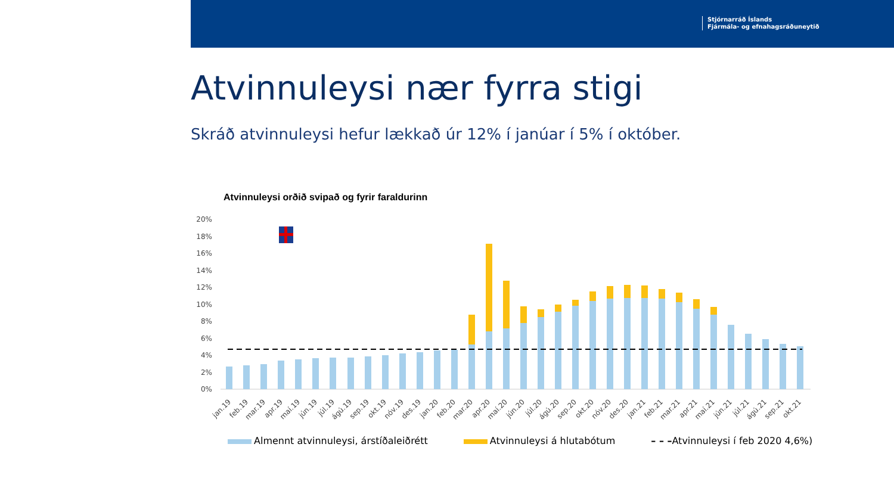Stjórnarráð Íslands
Fjármála- og efnahagsráðuneytið
Atvinnuleysi nær fyrra stigi
Skráð atvinnuleysi hefur lækkað úr 12% í janúar í 5% í október.
Atvinnuleysi orðið svipað og fyrir faraldurinn
20%
18%
16%
14%
12%
10%
8%
6%
4%
2%
0%
jan.19
feb.19
mar.19
apr.19
maí.19
jún.19
júl.19
ágú.19
sep.19
okt.19
nóv.19
des.19
jan.20
feb.20
mar.20
apr.20
maí.20
jún.20
júl.20
ágú.20
sep.20
okt.20
nóv.20
des.20
jan.21
feb.21
mar.21
apr.21
maí.21
jún.21
júl.21
ágú.21
sep.21
okt.21
Almennt atvinnuleysi, árstíðaleiðrétt Atvinnuleysi á hlutabótum – – –Atvinnuleysi í feb 2020 4,6%)